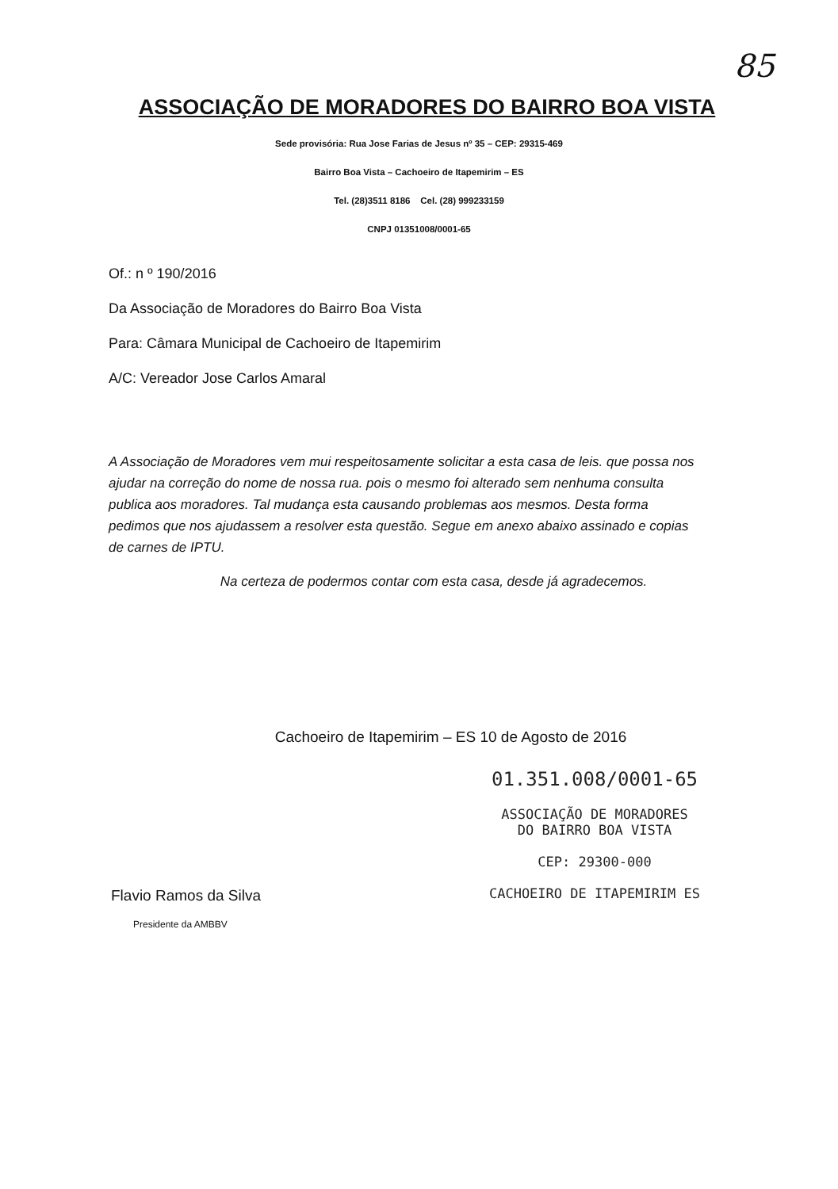85
ASSOCIAÇÃO DE MORADORES DO BAIRRO BOA VISTA
Sede provisória: Rua Jose Farias de Jesus nº 35 – CEP: 29315-469
Bairro Boa Vista – Cachoeiro de Itapemirim – ES
Tel. (28)3511 8186 Cel. (28) 999233159
CNPJ 01351008/0001-65
Of.: n º 190/2016
Da Associação de Moradores do Bairro Boa Vista
Para: Câmara Municipal de Cachoeiro de Itapemirim
A/C: Vereador Jose Carlos Amaral
A Associação de Moradores vem mui respeitosamente solicitar a esta casa de leis. que possa nos ajudar na correção do nome de nossa rua. pois o mesmo foi alterado sem nenhuma consulta publica aos moradores. Tal mudança esta causando problemas aos mesmos. Desta forma pedimos que nos ajudassem a resolver esta questão. Segue em anexo abaixo assinado e copias de carnes de IPTU.
Na certeza de podermos contar com esta casa, desde já agradecemos.
Cachoeiro de Itapemirim – ES 10 de Agosto de 2016
Flavio Ramos da Silva
Presidente da AMBBV
01.351.008/0001-65
ASSOCIAÇÃO DE MORADORES
DO BAIRRO BOA VISTA
CEP: 29300-000
CACHOEIRO DE ITAPEMIRIM ES